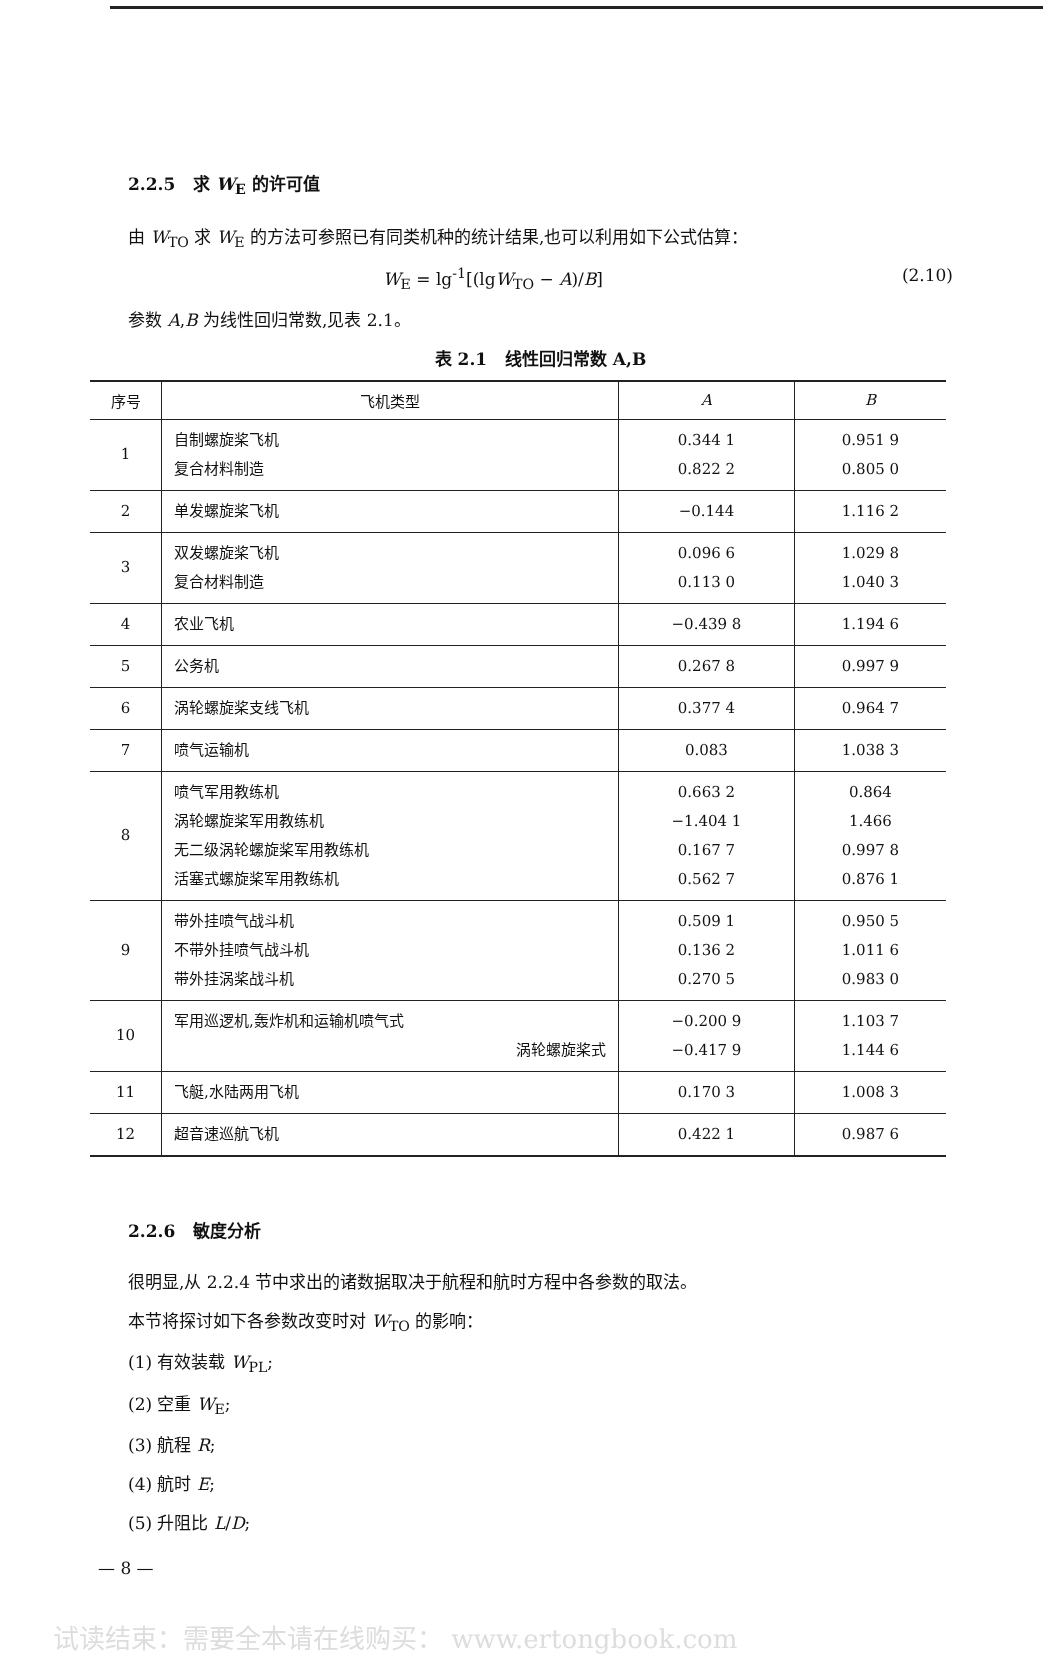2.2.5 求 W<sub>E</sub> 的许可值
由 W<sub>TO</sub> 求 W<sub>E</sub> 的方法可参照已有同类机种的统计结果,也可以利用如下公式估算：
W<sub>E</sub> = lg<sup>-1</sup>[(lgW<sub>TO</sub> − A)/B] (2.10)
参数 A,B 为线性回归常数,见表 2.1。
表 2.1 线性回归常数 A,B
| 序号 | 飞机类型 | A | B |
| --- | --- | --- | --- |
| 1 | 自制螺旋桨飞机 复合材料制造 | 0.344 1 0.822 2 | 0.951 9 0.805 0 |
| 2 | 单发螺旋桨飞机 | −0.144 | 1.116 2 |
| 3 | 双发螺旋桨飞机 复合材料制造 | 0.096 6 0.113 0 | 1.029 8 1.040 3 |
| 4 | 农业飞机 | −0.439 8 | 1.194 6 |
| 5 | 公务机 | 0.267 8 | 0.997 9 |
| 6 | 涡轮螺旋桨支线飞机 | 0.377 4 | 0.964 7 |
| 7 | 喷气运输机 | 0.083 | 1.038 3 |
| 8 | 喷气军用教练机 涡轮螺旋桨军用教练机 无二级涡轮螺旋桨军用教练机 活塞式螺旋桨军用教练机 | 0.663 2 −1.404 1 0.167 7 0.562 7 | 0.864 1.466 0.997 8 0.876 1 |
| 9 | 带外挂喷气战斗机 不带外挂喷气战斗机 带外挂涡桨战斗机 | 0.509 1 0.136 2 0.270 5 | 0.950 5 1.011 6 0.983 0 |
| 10 | 军用巡逻机,轰炸机和运输机喷气式 涡轮螺旋桨式 | −0.200 9 −0.417 9 | 1.103 7 1.144 6 |
| 11 | 飞艇,水陆两用飞机 | 0.170 3 | 1.008 3 |
| 12 | 超音速巡航飞机 | 0.422 1 | 0.987 6 |
2.2.6 敏度分析
很明显,从 2.2.4 节中求出的诸数据取决于航程和航时方程中各参数的取法。
本节将探讨如下各参数改变时对 W<sub>TO</sub> 的影响：
(1) 有效装载 W<sub>PL</sub>;
(2) 空重 W<sub>E</sub>;
(3) 航程 R;
(4) 航时 E;
(5) 升阻比 L/D;
— 8 —
试读结束：需要全本请在线购买： www.ertongbook.com